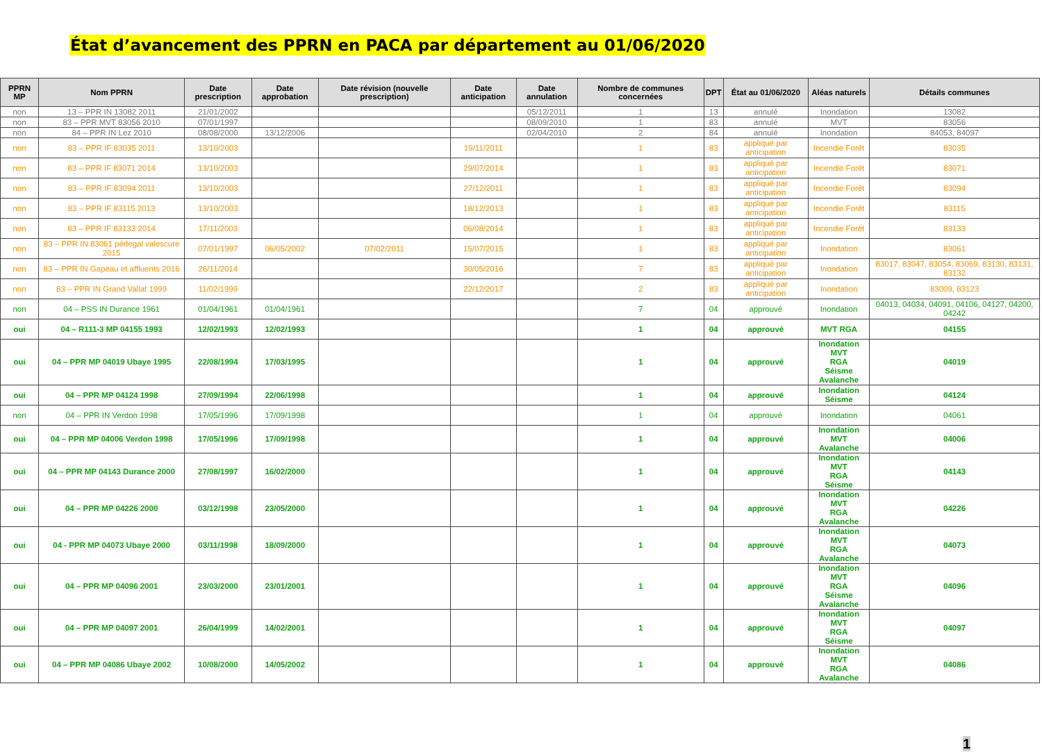État d’avancement des PPRN en PACA par département au 01/06/2020
| PPRN MP | Nom PPRN | Date prescription | Date approbation | Date révision (nouvelle prescription) | Date anticipation | Date annulation | Nombre de communes concernées | DPT | État au 01/06/2020 | Aléas naturels | Détails communes |
| --- | --- | --- | --- | --- | --- | --- | --- | --- | --- | --- | --- |
| non | 13 – PPR IN 13082 2011 | 21/01/2002 | | | | 05/12/2011 | 1 | 13 | annulé | Inondation | 13082 |
| non | 83 – PPR MVT 83056 2010 | 07/01/1997 | | | | 08/09/2010 | 1 | 83 | annulé | MVT | 83056 |
| non | 84 – PPR IN Lez 2010 | 08/08/2000 | 13/12/2006 | | | 02/04/2010 | 2 | 84 | annulé | Inondation | 84053, 84097 |
| non | 83 – PPR IF 83035 2011 | 13/10/2003 | | | 19/11/2011 | | 1 | 83 | appliqué par anticipation | Incendie Forêt | 83035 |
| non | 83 – PPR IF 83071 2014 | 13/10/2003 | | | 29/07/2014 | | 1 | 83 | appliqué par anticipation | Incendie Forêt | 83071 |
| non | 83 – PPR IF 83094 2011 | 13/10/2003 | | | 27/12/2011 | | 1 | 83 | appliqué par anticipation | Incendie Forêt | 83094 |
| non | 83 – PPR IF 83115 2013 | 13/10/2003 | | | 18/12/2013 | | 1 | 83 | appliqué par anticipation | Incendie Forêt | 83115 |
| non | 83 – PPR IF 83133 2014 | 17/11/2003 | | | 06/08/2014 | | 1 | 83 | appliqué par anticipation | Incendie Forêt | 83133 |
| non | 83 – PPR IN 83061 pédegal valescure 2015 | 07/01/1997 | 06/05/2002 | 07/02/2011 | 15/07/2015 | | 1 | 83 | appliqué par anticipation | Inondation | 83061 |
| non | 83 – PPR IN Gapeau et affluents 2016 | 26/11/2014 | | | 30/05/2016 | | 7 | 83 | appliqué par anticipation | Inondation | 83017, 83047, 83054, 83069, 83130, 83131, 83132 |
| non | 83 – PPR IN Grand Vallat 1999 | 11/02/1999 | | | 22/12/2017 | | 2 | 83 | appliqué par anticipation | Inondation | 83009, 83123 |
| non | 04 – PSS IN Durance 1961 | 01/04/1961 | 01/04/1961 | | | | 7 | 04 | approuvé | Inondation | 04013, 04034, 04091, 04106, 04127, 04200, 04242 |
| oui | 04 – R111-3 MP 04155 1993 | 12/02/1993 | 12/02/1993 | | | | 1 | 04 | approuvé | MVT RGA | 04155 |
| oui | 04 – PPR MP 04019 Ubaye 1995 | 22/08/1994 | 17/03/1995 | | | | 1 | 04 | approuvé | Inondation MVT RGA Séisme Avalanche | 04019 |
| oui | 04 – PPR MP 04124 1998 | 27/09/1994 | 22/06/1998 | | | | 1 | 04 | approuvé | Inondation Séisme | 04124 |
| non | 04 – PPR IN Verdon 1998 | 17/05/1996 | 17/09/1998 | | | | 1 | 04 | approuvé | Inondation | 04061 |
| oui | 04 – PPR MP 04006 Verdon 1998 | 17/05/1996 | 17/09/1998 | | | | 1 | 04 | approuvé | Inondation MVT Avalanche | 04006 |
| oui | 04 – PPR MP 04143 Durance 2000 | 27/08/1997 | 16/02/2000 | | | | 1 | 04 | approuvé | Inondation MVT RGA Séisme | 04143 |
| oui | 04 – PPR MP 04226 2000 | 03/12/1998 | 23/05/2000 | | | | 1 | 04 | approuvé | Inondation MVT RGA Avalanche | 04226 |
| oui | 04 - PPR MP 04073 Ubaye 2000 | 03/11/1998 | 18/09/2000 | | | | 1 | 04 | approuvé | Inondation MVT RGA Avalanche | 04073 |
| oui | 04 – PPR MP 04096 2001 | 23/03/2000 | 23/01/2001 | | | | 1 | 04 | approuvé | Inondation MVT RGA Séisme Avalanche | 04096 |
| oui | 04 – PPR MP 04097 2001 | 26/04/1999 | 14/02/2001 | | | | 1 | 04 | approuvé | Inondation MVT RGA Séisme | 04097 |
| oui | 04 – PPR MP 04086 Ubaye 2002 | 10/08/2000 | 14/05/2002 | | | | 1 | 04 | approuvé | Inondation MVT RGA Avalanche | 04086 |
1